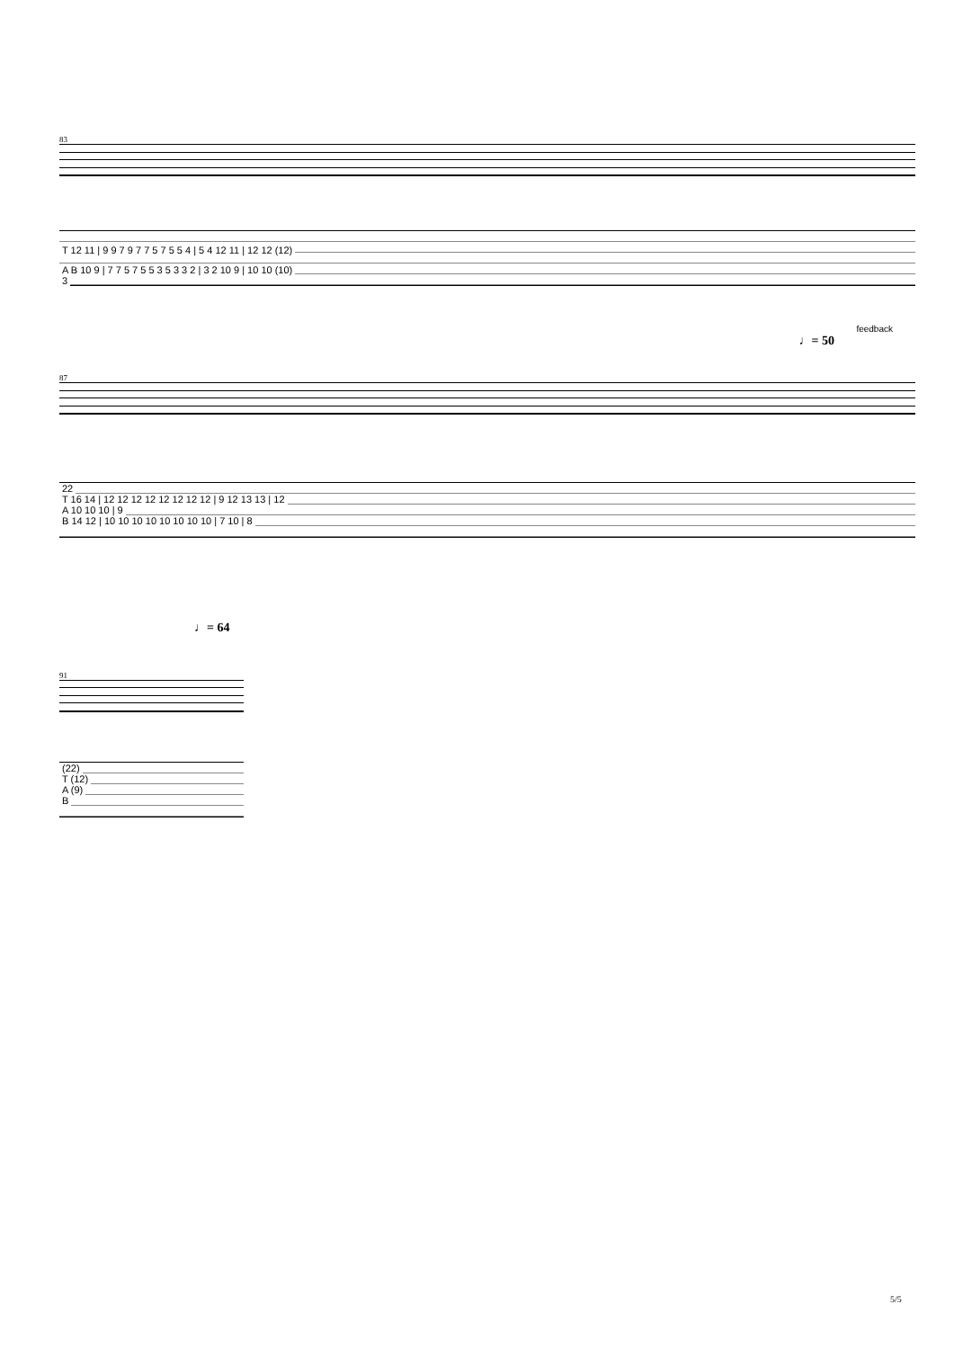83
T 12 11 | 9 9 7 9 7 7 5 7 5 5 4 | 5 4 12 11 | 12 12 (12)
A B 10 9 | 7 7 5 7 5 5 3 5 3 3 2 | 3 2 10 9 | 10 10 (10)
3
feedback
♩= 50
87
22
T 16 14 | 12 12 12 12 12 12 12 12 | 9 12 13 13 | 12
A 10 10 10 | 9
B 14 12 | 10 10 10 10 10 10 10 10 | 7 10 | 8
♩= 64
91
(22)
T (12)
A (9)
B
5/5